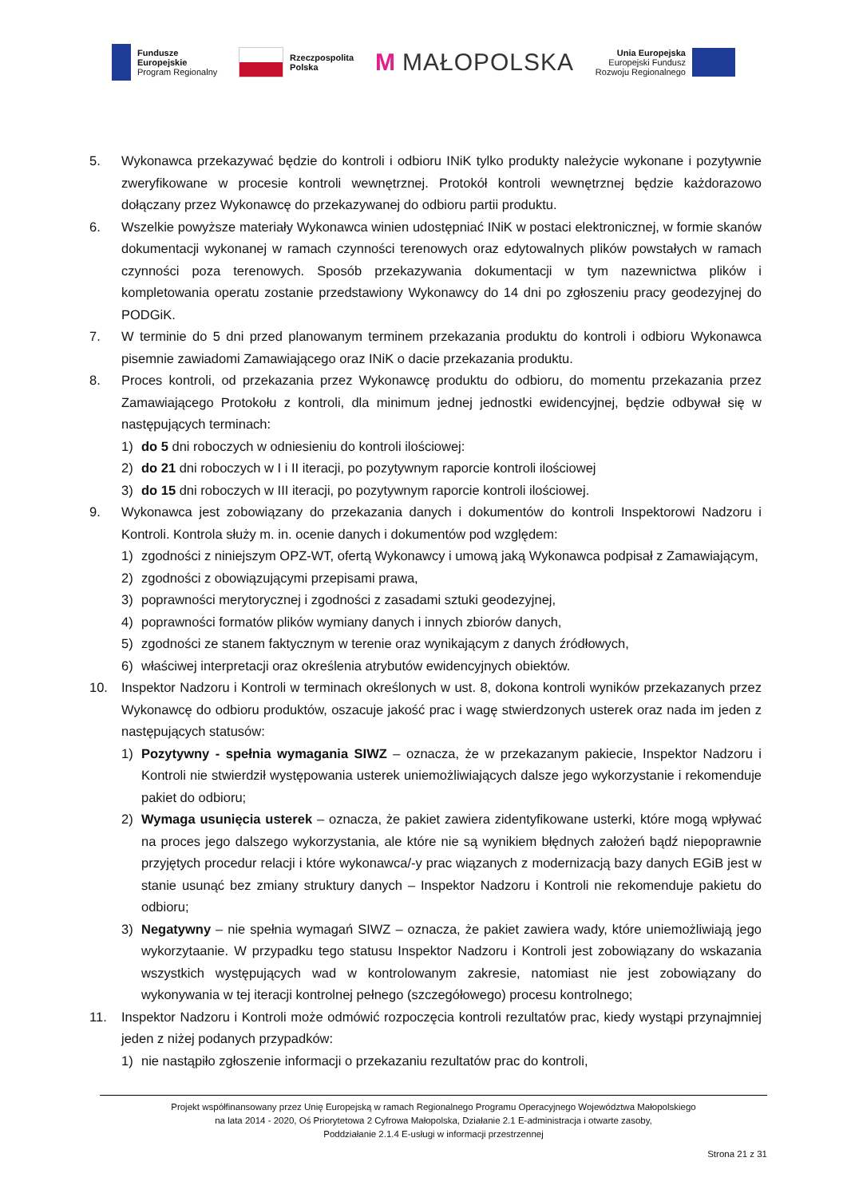Fundusze
Europejskie
Program Regionalny
Rzeczpospolita
Polska
M MAŁOPOLSKA
Unia Europejska
Europejski Fundusz
Rozwoju Regionalnego
5. Wykonawca przekazywać będzie do kontroli i odbioru INiK tylko produkty należycie wykonane i pozytywnie zweryfikowane w procesie kontroli wewnętrznej. Protokół kontroli wewnętrznej będzie każdorazowo dołączany przez Wykonawcę do przekazywanej do odbioru partii produktu.
6. Wszelkie powyższe materiały Wykonawca winien udostępniać INiK w postaci elektronicznej, w formie skanów dokumentacji wykonanej w ramach czynności terenowych oraz edytowalnych plików powstałych w ramach czynności poza terenowych. Sposób przekazywania dokumentacji w tym nazewnictwa plików i kompletowania operatu zostanie przedstawiony Wykonawcy do 14 dni po zgłoszeniu pracy geodezyjnej do PODGiK.
7. W terminie do 5 dni przed planowanym terminem przekazania produktu do kontroli i odbioru Wykonawca pisemnie zawiadomi Zamawiającego oraz INiK o dacie przekazania produktu.
8. Proces kontroli, od przekazania przez Wykonawcę produktu do odbioru, do momentu przekazania przez Zamawiającego Protokołu z kontroli, dla minimum jednej jednostki ewidencyjnej, będzie odbywał się w następujących terminach:
1) do 5 dni roboczych w odniesieniu do kontroli ilościowej:
2) do 21 dni roboczych w I i II iteracji, po pozytywnym raporcie kontroli ilościowej
3) do 15 dni roboczych w III iteracji, po pozytywnym raporcie kontroli ilościowej.
9. Wykonawca jest zobowiązany do przekazania danych i dokumentów do kontroli Inspektorowi Nadzoru i Kontroli. Kontrola służy m. in. ocenie danych i dokumentów pod względem:
1) zgodności z niniejszym OPZ-WT, ofertą Wykonawcy i umową jaką Wykonawca podpisał z Zamawiającym,
2) zgodności z obowiązującymi przepisami prawa,
3) poprawności merytorycznej i zgodności z zasadami sztuki geodezyjnej,
4) poprawności formatów plików wymiany danych i innych zbiorów danych,
5) zgodności ze stanem faktycznym w terenie oraz wynikającym z danych źródłowych,
6) właściwej interpretacji oraz określenia atrybutów ewidencyjnych obiektów.
10. Inspektor Nadzoru i Kontroli w terminach określonych w ust. 8, dokona kontroli wyników przekazanych przez Wykonawcę do odbioru produktów, oszacuje jakość prac i wagę stwierdzonych usterek oraz nada im jeden z następujących statusów:
1) Pozytywny - spełnia wymagania SIWZ – oznacza, że w przekazanym pakiecie, Inspektor Nadzoru i Kontroli nie stwierdził występowania usterek uniemożliwiających dalsze jego wykorzystanie i rekomenduje pakiet do odbioru;
2) Wymaga usunięcia usterek – oznacza, że pakiet zawiera zidentyfikowane usterki, które mogą wpływać na proces jego dalszego wykorzystania, ale które nie są wynikiem błędnych założeń bądź niepoprawnie przyjętych procedur relacji i które wykonawca/-y prac wiązanych z modernizacją bazy danych EGiB jest w stanie usunąć bez zmiany struktury danych – Inspektor Nadzoru i Kontroli nie rekomenduje pakietu do odbioru;
3) Negatywny – nie spełnia wymagań SIWZ – oznacza, że pakiet zawiera wady, które uniemożliwiają jego wykorzytaanie. W przypadku tego statusu Inspektor Nadzoru i Kontroli jest zobowiązany do wskazania wszystkich występujących wad w kontrolowanym zakresie, natomiast nie jest zobowiązany do wykonywania w tej iteracji kontrolnej pełnego (szczegółowego) procesu kontrolnego;
11. Inspektor Nadzoru i Kontroli może odmówić rozpoczęcia kontroli rezultatów prac, kiedy wystąpi przynajmniej jeden z niżej podanych przypadków:
1) nie nastąpiło zgłoszenie informacji o przekazaniu rezultatów prac do kontroli,
Projekt współfinansowany przez Unię Europejską w ramach Regionalnego Programu Operacyjnego Województwa Małopolskiego
na lata 2014 - 2020, Oś Priorytetowa 2 Cyfrowa Małopolska, Działanie 2.1 E-administracja i otwarte zasoby,
Poddziałanie 2.1.4 E-usługi w informacji przestrzennej
Strona 21 z 31